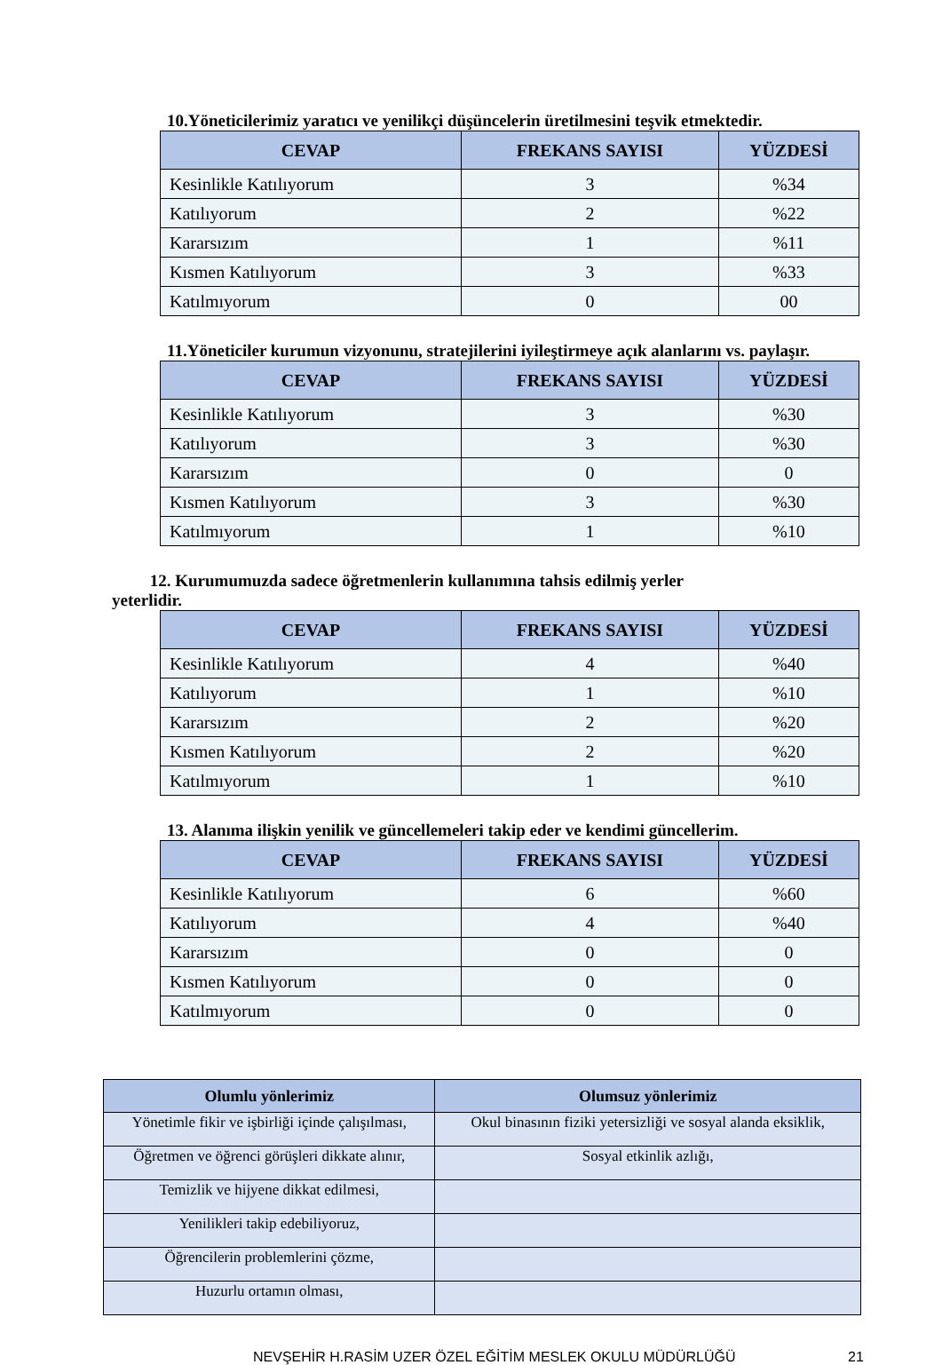10.Yöneticilerimiz yaratıcı ve yenilikçi düşüncelerin üretilmesini teşvik etmektedir.
| CEVAP | FREKANS SAYISI | YÜZDESİ |
| --- | --- | --- |
| Kesinlikle Katılıyorum | 3 | %34 |
| Katılıyorum | 2 | %22 |
| Kararsızım | 1 | %11 |
| Kısmen Katılıyorum | 3 | %33 |
| Katılmıyorum | 0 | 00 |
11.Yöneticiler kurumun vizyonunu, stratejilerini iyileştirmeye açık alanlarını vs. paylaşır.
| CEVAP | FREKANS SAYISI | YÜZDESİ |
| --- | --- | --- |
| Kesinlikle Katılıyorum | 3 | %30 |
| Katılıyorum | 3 | %30 |
| Kararsızım | 0 | 0 |
| Kısmen Katılıyorum | 3 | %30 |
| Katılmıyorum | 1 | %10 |
12. Kurumumuzda sadece öğretmenlerin kullanımına tahsis edilmiş yerler
yeterlidir.
| CEVAP | FREKANS SAYISI | YÜZDESİ |
| --- | --- | --- |
| Kesinlikle Katılıyorum | 4 | %40 |
| Katılıyorum | 1 | %10 |
| Kararsızım | 2 | %20 |
| Kısmen Katılıyorum | 2 | %20 |
| Katılmıyorum | 1 | %10 |
13. Alanıma ilişkin yenilik ve güncellemeleri takip eder ve kendimi güncellerim.
| CEVAP | FREKANS SAYISI | YÜZDESİ |
| --- | --- | --- |
| Kesinlikle Katılıyorum | 6 | %60 |
| Katılıyorum | 4 | %40 |
| Kararsızım | 0 | 0 |
| Kısmen Katılıyorum | 0 | 0 |
| Katılmıyorum | 0 | 0 |
| Olumlu yönlerimiz | Olumsuz yönlerimiz |
| --- | --- |
| Yönetimle fikir ve işbirliği içinde çalışılması, | Okul binasının fiziki yetersizliği ve sosyal alanda eksiklik, |
| Öğretmen ve öğrenci görüşleri dikkate alınır, | Sosyal etkinlik azlığı, |
| Temizlik ve hijyene dikkat edilmesi, | |
| Yenilikleri takip edebiliyoruz, | |
| Öğrencilerin problemlerini çözme, | |
| Huzurlu ortamın olması, | |
NEVŞEHİR H.RASİM UZER ÖZEL EĞİTİM MESLEK OKULU MÜDÜRLÜĞÜ 21